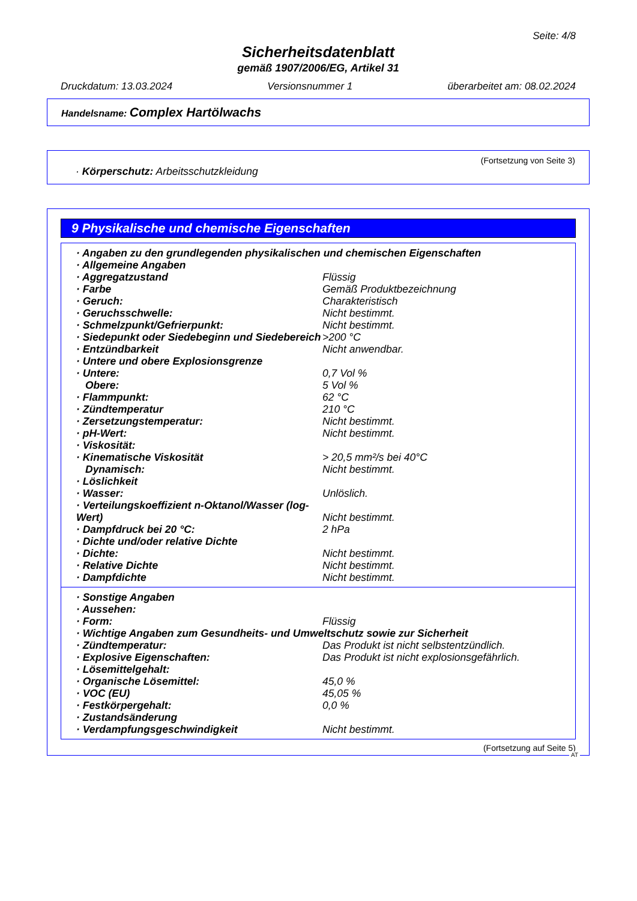Seite: 4/8
Sicherheitsdatenblatt
gemäß 1907/2006/EG, Artikel 31
Druckdatum: 13.03.2024 Versionsnummer 1 überarbeitet am: 08.02.2024
Handelsname: Complex Hartölwachs
(Fortsetzung von Seite 3)
· Körperschutz: Arbeitsschutzkleidung
9 Physikalische und chemische Eigenschaften
| · Angaben zu den grundlegenden physikalischen und chemischen Eigenschaften | |
| · Allgemeine Angaben | |
| · Aggregatzustand | Flüssig |
| · Farbe | Gemäß Produktbezeichnung |
| · Geruch: | Charakteristisch |
| · Geruchsschwelle: | Nicht bestimmt. |
| · Schmelzpunkt/Gefrierpunkt: | Nicht bestimmt. |
| · Siedepunkt oder Siedebeginn und Siedebereich | >200 °C |
| · Entzündbarkeit | Nicht anwendbar. |
| · Untere und obere Explosionsgrenze | |
| · Untere: | 0,7 Vol % |
| Obere: | 5 Vol % |
| · Flammpunkt: | 62 °C |
| · Zündtemperatur | 210 °C |
| · Zersetzungstemperatur: | Nicht bestimmt. |
| · pH-Wert: | Nicht bestimmt. |
| · Viskosität: | |
| · Kinematische Viskosität | > 20,5 mm²/s bei 40°C |
| Dynamisch: | Nicht bestimmt. |
| · Löslichkeit | |
| · Wasser: | Unlöslich. |
| · Verteilungskoeffizient n-Oktanol/Wasser (log-Wert) | Nicht bestimmt. |
| · Dampfdruck bei 20 °C: | 2 hPa |
| · Dichte und/oder relative Dichte | |
| · Dichte: | Nicht bestimmt. |
| · Relative Dichte | Nicht bestimmt. |
| · Dampfdichte | Nicht bestimmt. |
| · Sonstige Angaben | |
| · Aussehen: | |
| · Form: | Flüssig |
| · Wichtige Angaben zum Gesundheits- und Umweltschutz sowie zur Sicherheit | |
| · Zündtemperatur: | Das Produkt ist nicht selbstentzündlich. |
| · Explosive Eigenschaften: | Das Produkt ist nicht explosionsgefährlich. |
| · Lösemittelgehalt: | |
| · Organische Lösemittel: | 45,0 % |
| · VOC (EU) | 45,05 % |
| · Festkörpergehalt: | 0,0 % |
| · Zustandsänderung | |
| · Verdampfungsgeschwindigkeit | Nicht bestimmt. |
(Fortsetzung auf Seite 5)
AT